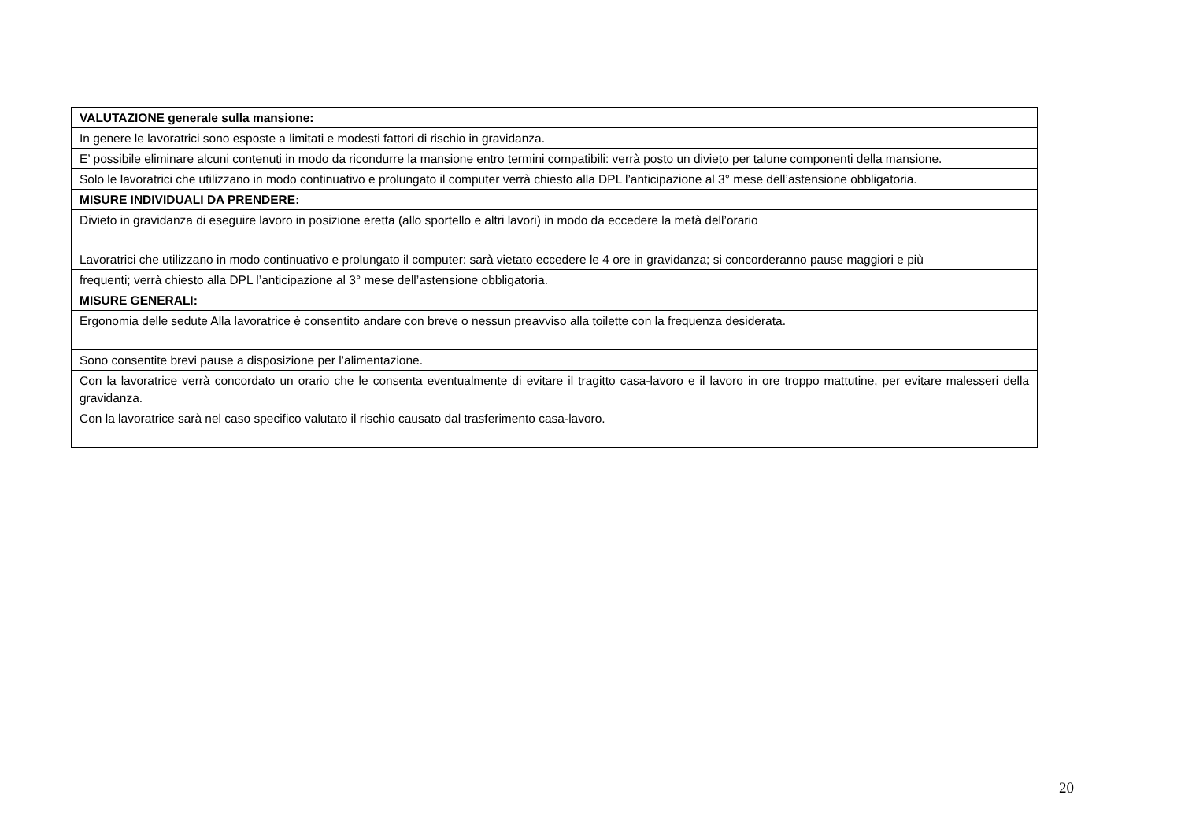| VALUTAZIONE generale sulla mansione: |
| In genere le lavoratrici sono esposte a limitati e modesti fattori di rischio in gravidanza. |
| E’ possibile eliminare alcuni contenuti in modo da ricondurre la mansione entro termini compatibili: verrà posto un divieto per talune componenti della mansione. |
| Solo le lavoratrici che utilizzano in modo continuativo e prolungato il computer verrà chiesto alla DPL l’anticipazione al 3° mese dell’astensione obbligatoria. |
| MISURE INDIVIDUALI DA PRENDERE: |
| Divieto in gravidanza di eseguire lavoro in posizione eretta (allo sportello e altri lavori) in modo da eccedere la metà dell’orario |
| Lavoratrici che utilizzano in modo continuativo e prolungato il computer: sarà vietato eccedere le 4 ore in gravidanza; si concorderanno pause maggiori e più |
| frequenti; verrà chiesto alla DPL l’anticipazione al 3° mese dell’astensione obbligatoria. |
| MISURE GENERALI: |
| Ergonomia delle sedute Alla lavoratrice è consentito andare con breve o nessun preavviso alla toilette con la frequenza desiderata. |
| Sono consentite brevi pause a disposizione per l’alimentazione. |
| Con la lavoratrice verrà concordato un orario che le consenta eventualmente di evitare il tragitto casa-lavoro e il lavoro in ore troppo mattutine, per evitare malesseri della gravidanza. |
| Con la lavoratrice sarà nel caso specifico valutato il rischio causato dal trasferimento casa-lavoro. |
20